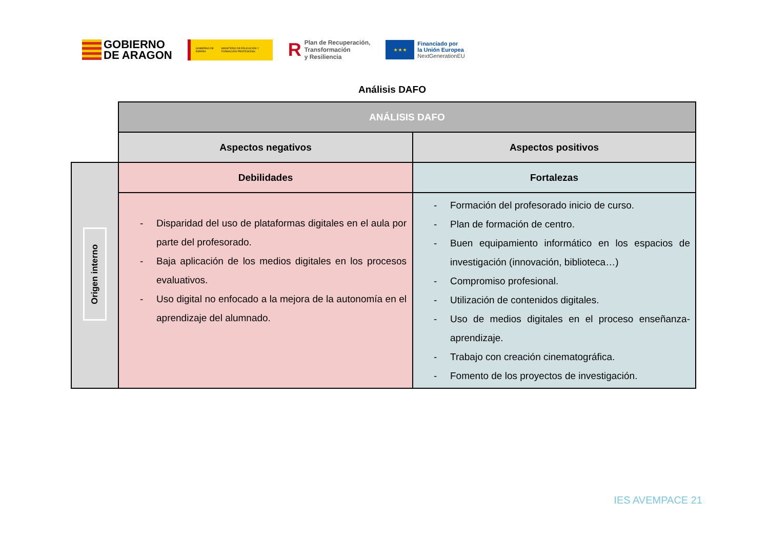GOBIERNO
DE ARAGON
GOBIERNO DE ESPAÑA MINISTERIO DE EDUCACIÓN Y FORMACIÓN PROFESIONAL
R
Plan de Recuperación,
Transformación
y Resiliencia
★ ★ ★
Financiado por
la Unión Europea
NextGenerationEU
Análisis DAFO
| | ANÁLISIS DAFO | |
| | Aspectos negativos | Aspectos positivos |
| Origen interno | Debilidades | Fortalezas |
| | - Disparidad del uso de plataformas digitales en el aula por parte del profesorado. - Baja aplicación de los medios digitales en los procesos evaluativos. - Uso digital no enfocado a la mejora de la autonomía en el aprendizaje del alumnado. | - Formación del profesorado inicio de curso. - Plan de formación de centro. - Buen equipamiento informático en los espacios de investigación (innovación, biblioteca…) - Compromiso profesional. - Utilización de contenidos digitales. - Uso de medios digitales en el proceso enseñanza-aprendizaje. - Trabajo con creación cinematográfica. - Fomento de los proyectos de investigación. |
IES AVEMPACE 21